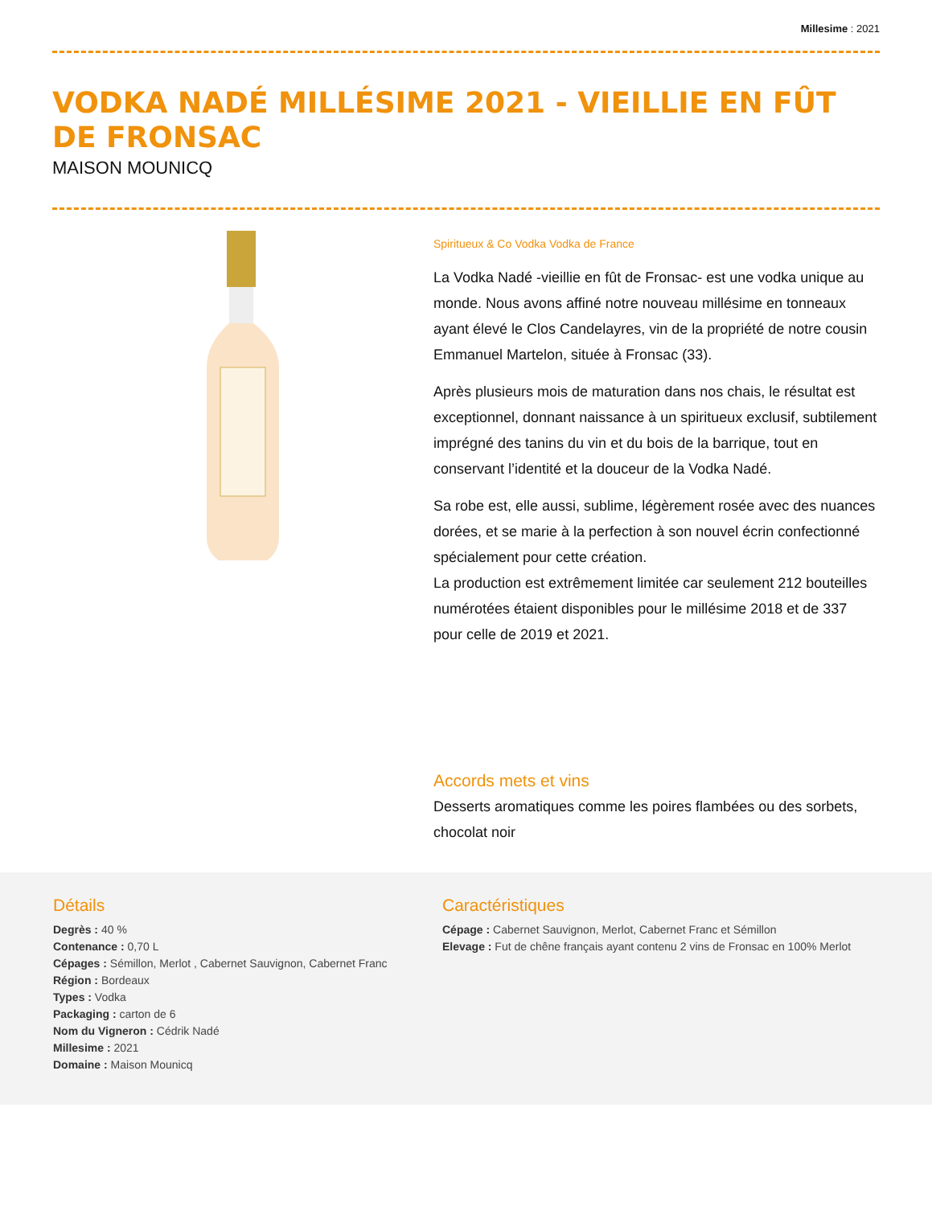Millesime : 2021
VODKA NADÉ MILLÉSIME 2021 - VIEILLIE EN FÛT DE FRONSAC
MAISON MOUNICQ
Spiritueux & Co Vodka Vodka de France
La Vodka Nadé -vieillie en fût de Fronsac- est une vodka unique au monde. Nous avons affiné notre nouveau millésime en tonneaux ayant élevé le Clos Candelayres, vin de la propriété de notre cousin Emmanuel Martelon, située à Fronsac (33).
Après plusieurs mois de maturation dans nos chais, le résultat est exceptionnel, donnant naissance à un spiritueux exclusif, subtilement imprégné des tanins du vin et du bois de la barrique, tout en conservant l’identité et la douceur de la Vodka Nadé.
Sa robe est, elle aussi, sublime, légèrement rosée avec des nuances dorées, et se marie à la perfection à son nouvel écrin confectionné spécialement pour cette création.
La production est extrêmement limitée car seulement 212 bouteilles numérotées étaient disponibles pour le millésime 2018 et de 337 pour celle de 2019 et 2021.
Accords mets et vins
Desserts aromatiques comme les poires flambées ou des sorbets, chocolat noir
Détails
Degrès : 40 %
Contenance : 0,70 L
Cépages : Sémillon, Merlot , Cabernet Sauvignon, Cabernet Franc
Région : Bordeaux
Types : Vodka
Packaging : carton de 6
Nom du Vigneron : Cédrik Nadé
Millesime : 2021
Domaine : Maison Mounicq
Caractéristiques
Cépage : Cabernet Sauvignon, Merlot, Cabernet Franc et Sémillon
Elevage : Fut de chêne français ayant contenu 2 vins de Fronsac en 100% Merlot